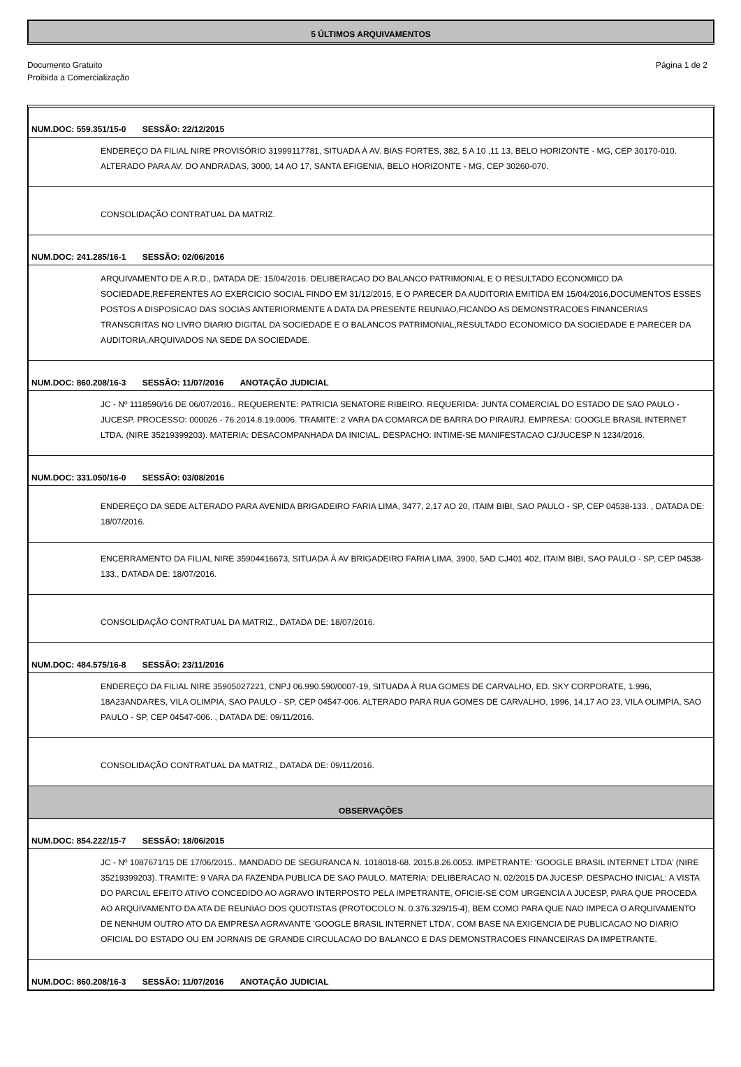5 ÚLTIMOS ARQUIVAMENTOS
Documento Gratuito
Proibida a Comercialização
Página 1 de 2
NUM.DOC: 559.351/15-0 SESSÃO: 22/12/2015
ENDEREÇO DA FILIAL NIRE PROVISÓRIO 31999117781, SITUADA À AV. BIAS FORTES, 382, 5 A 10 ,11 13, BELO HORIZONTE - MG, CEP 30170-010. ALTERADO PARA AV. DO ANDRADAS, 3000, 14 AO 17, SANTA EFIGENIA, BELO HORIZONTE - MG, CEP 30260-070.
CONSOLIDAÇÃO CONTRATUAL DA MATRIZ.
NUM.DOC: 241.285/16-1 SESSÃO: 02/06/2016
ARQUIVAMENTO DE A.R.D., DATADA DE: 15/04/2016. DELIBERACAO DO BALANCO PATRIMONIAL E O RESULTADO ECONOMICO DA SOCIEDADE,REFERENTES AO EXERCICIO SOCIAL FINDO EM 31/12/2015, E O PARECER DA AUDITORIA EMITIDA EM 15/04/2016,DOCUMENTOS ESSES POSTOS A DISPOSICAO DAS SOCIAS ANTERIORMENTE A DATA DA PRESENTE REUNIAO,FICANDO AS DEMONSTRACOES FINANCERIAS TRANSCRITAS NO LIVRO DIARIO DIGITAL DA SOCIEDADE E O BALANCOS PATRIMONIAL,RESULTADO ECONOMICO DA SOCIEDADE E PARECER DA AUDITORIA,ARQUIVADOS NA SEDE DA SOCIEDADE.
NUM.DOC: 860.208/16-3 SESSÃO: 11/07/2016 ANOTAÇÃO JUDICIAL
JC - Nº 1118590/16 DE 06/07/2016.. REQUERENTE: PATRICIA SENATORE RIBEIRO. REQUERIDA: JUNTA COMERCIAL DO ESTADO DE SAO PAULO - JUCESP. PROCESSO: 000026 - 76.2014.8.19.0006. TRAMITE: 2 VARA DA COMARCA DE BARRA DO PIRAI/RJ. EMPRESA: GOOGLE BRASIL INTERNET LTDA. (NIRE 35219399203). MATERIA: DESACOMPANHADA DA INICIAL. DESPACHO: INTIME-SE MANIFESTACAO CJ/JUCESP N 1234/2016.
NUM.DOC: 331.050/16-0 SESSÃO: 03/08/2016
ENDEREÇO DA SEDE ALTERADO PARA AVENIDA BRIGADEIRO FARIA LIMA, 3477, 2,17 AO 20, ITAIM BIBI, SAO PAULO - SP, CEP 04538-133. , DATADA DE: 18/07/2016.
ENCERRAMENTO DA FILIAL NIRE 35904416673, SITUADA À AV BRIGADEIRO FARIA LIMA, 3900, 5AD CJ401 402, ITAIM BIBI, SAO PAULO - SP, CEP 04538-133., DATADA DE: 18/07/2016.
CONSOLIDAÇÃO CONTRATUAL DA MATRIZ., DATADA DE: 18/07/2016.
NUM.DOC: 484.575/16-8 SESSÃO: 23/11/2016
ENDEREÇO DA FILIAL NIRE 35905027221, CNPJ 06.990.590/0007-19, SITUADA À RUA GOMES DE CARVALHO, ED. SKY CORPORATE, 1.996, 18A23ANDARES, VILA OLIMPIA, SAO PAULO - SP, CEP 04547-006. ALTERADO PARA RUA GOMES DE CARVALHO, 1996, 14,17 AO 23, VILA OLIMPIA, SAO PAULO - SP, CEP 04547-006. , DATADA DE: 09/11/2016.
CONSOLIDAÇÃO CONTRATUAL DA MATRIZ., DATADA DE: 09/11/2016.
OBSERVAÇÕES
NUM.DOC: 854.222/15-7 SESSÃO: 18/06/2015
JC - Nº 1087671/15 DE 17/06/2015.. MANDADO DE SEGURANCA N. 1018018-68. 2015.8.26.0053. IMPETRANTE: 'GOOGLE BRASIL INTERNET LTDA' (NIRE 35219399203). TRAMITE: 9 VARA DA FAZENDA PUBLICA DE SAO PAULO. MATERIA: DELIBERACAO N. 02/2015 DA JUCESP. DESPACHO INICIAL: A VISTA DO PARCIAL EFEITO ATIVO CONCEDIDO AO AGRAVO INTERPOSTO PELA IMPETRANTE, OFICIE-SE COM URGENCIA A JUCESP, PARA QUE PROCEDA AO ARQUIVAMENTO DA ATA DE REUNIAO DOS QUOTISTAS (PROTOCOLO N. 0.376.329/15-4), BEM COMO PARA QUE NAO IMPECA O ARQUIVAMENTO DE NENHUM OUTRO ATO DA EMPRESA AGRAVANTE 'GOOGLE BRASIL INTERNET LTDA', COM BASE NA EXIGENCIA DE PUBLICACAO NO DIARIO OFICIAL DO ESTADO OU EM JORNAIS DE GRANDE CIRCULACAO DO BALANCO E DAS DEMONSTRACOES FINANCEIRAS DA IMPETRANTE.
NUM.DOC: 860.208/16-3 SESSÃO: 11/07/2016 ANOTAÇÃO JUDICIAL